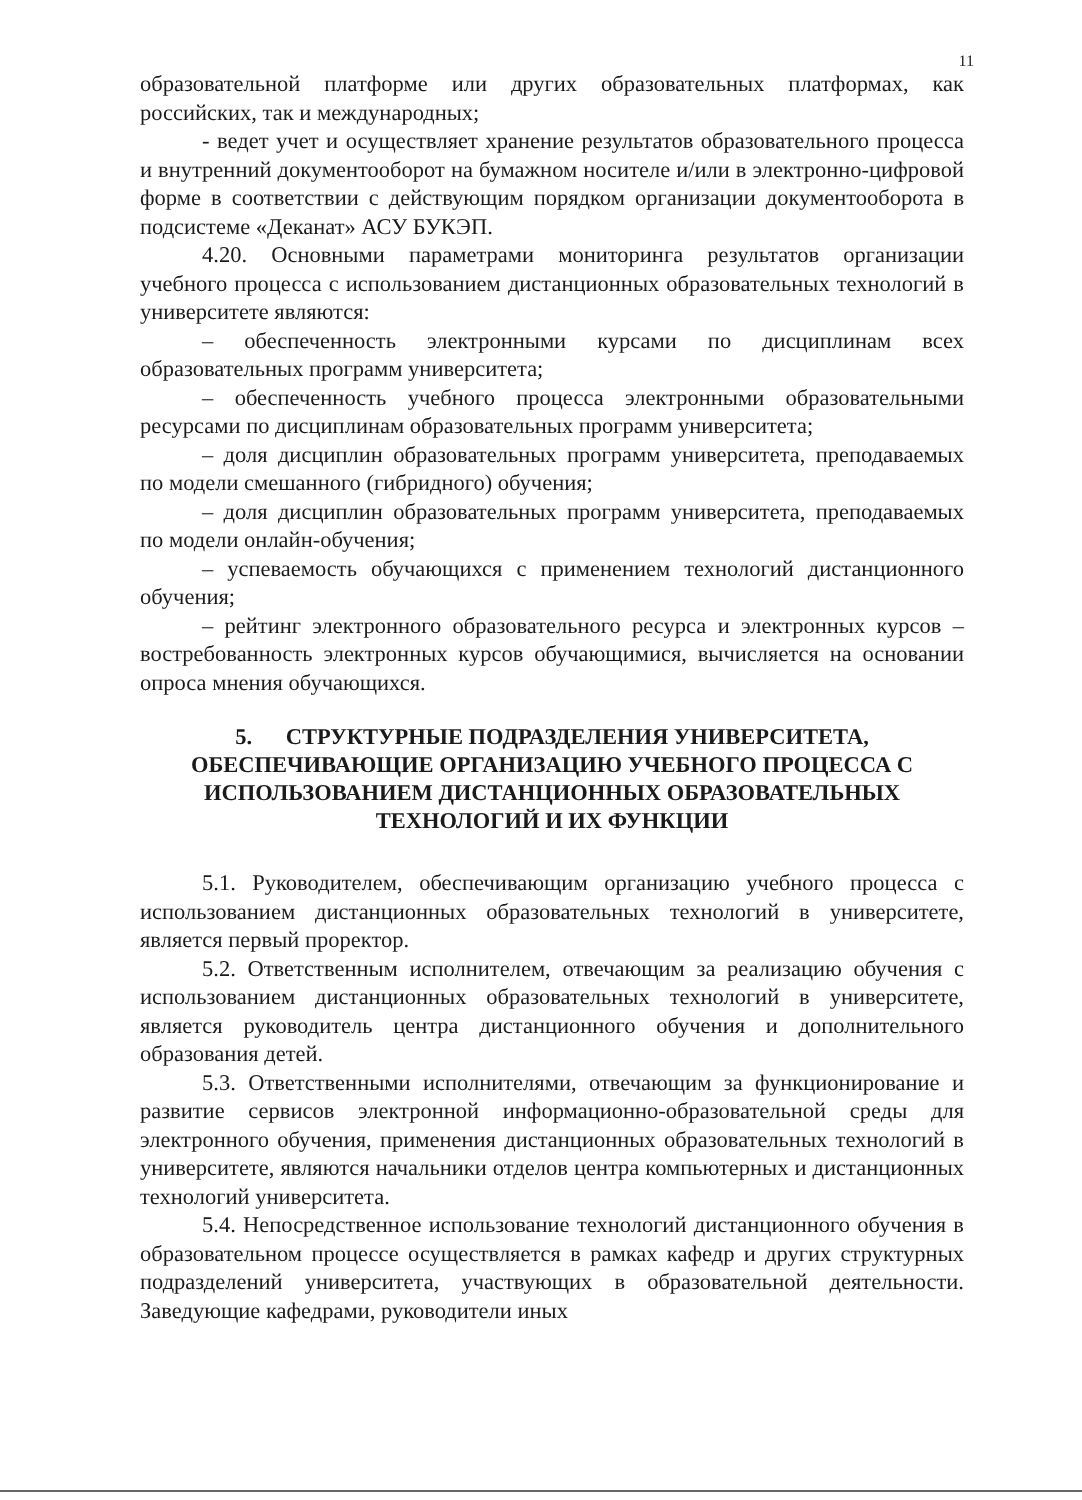11
образовательной платформе или других образовательных платформах, как российских, так и международных;
- ведет учет и осуществляет хранение результатов образовательного процесса и внутренний документооборот на бумажном носителе и/или в электронно-цифровой форме в соответствии с действующим порядком организации документооборота в подсистеме «Деканат» АСУ БУКЭП.
4.20. Основными параметрами мониторинга результатов организации учебного процесса с использованием дистанционных образовательных технологий в университете являются:
– обеспеченность электронными курсами по дисциплинам всех образовательных программ университета;
– обеспеченность учебного процесса электронными образовательными ресурсами по дисциплинам образовательных программ университета;
– доля дисциплин образовательных программ университета, преподаваемых по модели смешанного (гибридного) обучения;
– доля дисциплин образовательных программ университета, преподаваемых по модели онлайн-обучения;
– успеваемость обучающихся с применением технологий дистанционного обучения;
– рейтинг электронного образовательного ресурса и электронных курсов – востребованность электронных курсов обучающимися, вычисляется на основании опроса мнения обучающихся.
5. СТРУКТУРНЫЕ ПОДРАЗДЕЛЕНИЯ УНИВЕРСИТЕТА, ОБЕСПЕЧИВАЮЩИЕ ОРГАНИЗАЦИЮ УЧЕБНОГО ПРОЦЕССА С ИСПОЛЬЗОВАНИЕМ ДИСТАНЦИОННЫХ ОБРАЗОВАТЕЛЬНЫХ ТЕХНОЛОГИЙ И ИХ ФУНКЦИИ
5.1. Руководителем, обеспечивающим организацию учебного процесса с использованием дистанционных образовательных технологий в университете, является первый проректор.
5.2. Ответственным исполнителем, отвечающим за реализацию обучения с использованием дистанционных образовательных технологий в университете, является руководитель центра дистанционного обучения и дополнительного образования детей.
5.3. Ответственными исполнителями, отвечающим за функционирование и развитие сервисов электронной информационно-образовательной среды для электронного обучения, применения дистанционных образовательных технологий в университете, являются начальники отделов центра компьютерных и дистанционных технологий университета.
5.4. Непосредственное использование технологий дистанционного обучения в образовательном процессе осуществляется в рамках кафедр и других структурных подразделений университета, участвующих в образовательной деятельности. Заведующие кафедрами, руководители иных